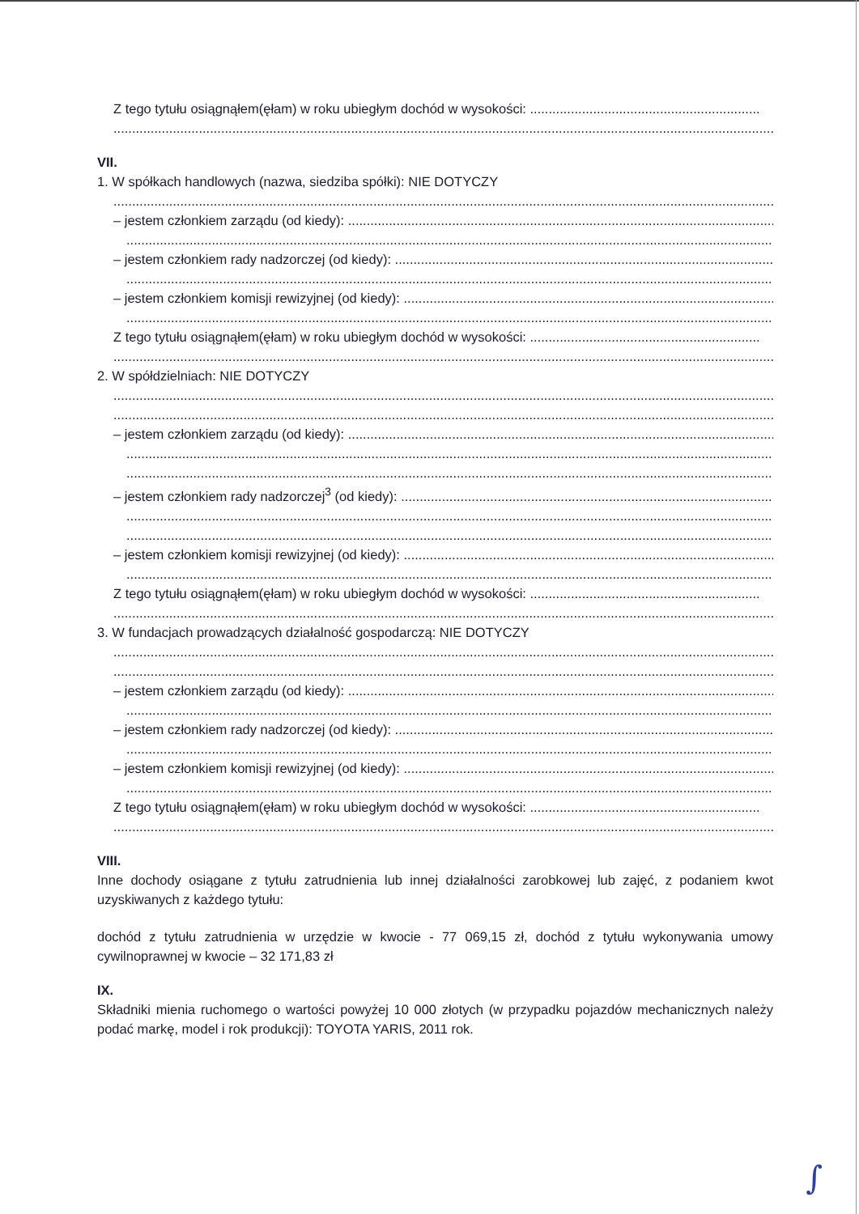Z tego tytułu osiągnąłem(ęłam) w roku ubiegłym dochód w wysokości: ..............................................................
............................................................................................................................................................................................................
VII.
1. W spółkach handlowych (nazwa, siedziba spółki): NIE DOTYCZY
............................................................................................................................................................................................................
– jestem członkiem zarządu (od kiedy): .................................................................................................................................
............................................................................................................................................................................................................
– jestem członkiem rady nadzorczej (od kiedy): ..................................................................................................................
............................................................................................................................................................................................................
– jestem członkiem komisji rewizyjnej (od kiedy): ...............................................................................................................
............................................................................................................................................................................................................
Z tego tytułu osiągnąłem(ęłam) w roku ubiegłym dochód w wysokości: ..............................................................
............................................................................................................................................................................................................
2. W spółdzielniach: NIE DOTYCZY
............................................................................................................................................................................................................
............................................................................................................................................................................................................
– jestem członkiem zarządu (od kiedy): .................................................................................................................................
............................................................................................................................................................................................................
............................................................................................................................................................................................................
– jestem członkiem rady nadzorczej<sup>3</sup> (od kiedy): ...............................................................................................................
............................................................................................................................................................................................................
............................................................................................................................................................................................................
– jestem członkiem komisji rewizyjnej (od kiedy): ...............................................................................................................
............................................................................................................................................................................................................
Z tego tytułu osiągnąłem(ęłam) w roku ubiegłym dochód w wysokości: ..............................................................
.................................................................................................................................................................................................
3. W fundacjach prowadzących działalność gospodarczą: NIE DOTYCZY
............................................................................................................................................................................................................
............................................................................................................................................................................................................
– jestem członkiem zarządu (od kiedy): .................................................................................................................................
............................................................................................................................................................................................................
– jestem członkiem rady nadzorczej (od kiedy): ..................................................................................................................
............................................................................................................................................................................................................
– jestem członkiem komisji rewizyjnej (od kiedy): ...............................................................................................................
............................................................................................................................................................................................................
Z tego tytułu osiągnąłem(ęłam) w roku ubiegłym dochód w wysokości: ..............................................................
............................................................................................................................................................................................................
VIII.
Inne dochody osiągane z tytułu zatrudnienia lub innej działalności zarobkowej lub zajęć, z podaniem kwot uzyskiwanych z każdego tytułu:
dochód z tytułu zatrudnienia w urzędzie w kwocie - 77 069,15 zł, dochód z tytułu wykonywania umowy cywilnoprawnej w kwocie – 32 171,83 zł
IX.
Składniki mienia ruchomego o wartości powyżej 10 000 złotych (w przypadku pojazdów mechanicznych należy podać markę, model i rok produkcji): TOYOTA YARIS, 2011 rok.
∫